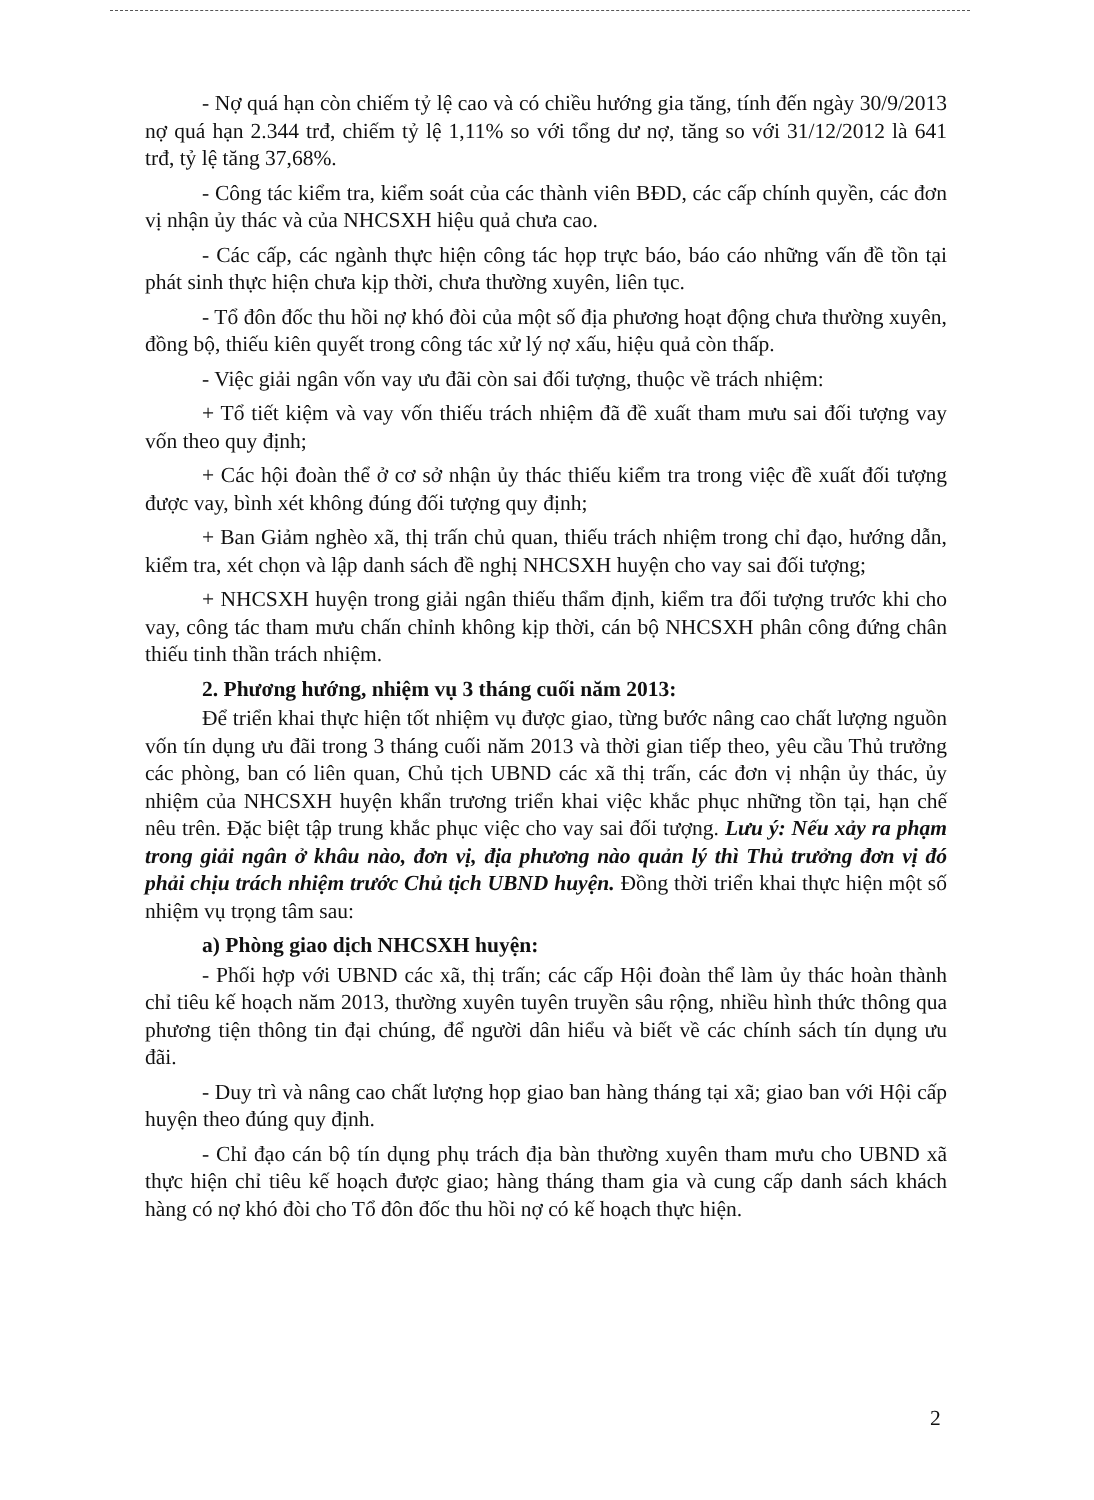- Nợ quá hạn còn chiếm tỷ lệ cao và có chiều hướng gia tăng, tính đến ngày 30/9/2013 nợ quá hạn 2.344 trđ, chiếm tỷ lệ 1,11% so với tổng dư nợ, tăng so với 31/12/2012 là 641 trđ, tỷ lệ tăng 37,68%.
- Công tác kiểm tra, kiểm soát của các thành viên BĐD, các cấp chính quyền, các đơn vị nhận ủy thác và của NHCSXH hiệu quả chưa cao.
- Các cấp, các ngành thực hiện công tác họp trực báo, báo cáo những vấn đề tồn tại phát sinh thực hiện chưa kịp thời, chưa thường xuyên, liên tục.
- Tổ đôn đốc thu hồi nợ khó đòi của một số địa phương hoạt động chưa thường xuyên, đồng bộ, thiếu kiên quyết trong công tác xử lý nợ xấu, hiệu quả còn thấp.
- Việc giải ngân vốn vay ưu đãi còn sai đối tượng, thuộc về trách nhiệm:
+ Tổ tiết kiệm và vay vốn thiếu trách nhiệm đã đề xuất tham mưu sai đối tượng vay vốn theo quy định;
+ Các hội đoàn thể ở cơ sở nhận ủy thác thiếu kiểm tra trong việc đề xuất đối tượng được vay, bình xét không đúng đối tượng quy định;
+ Ban Giảm nghèo xã, thị trấn chủ quan, thiếu trách nhiệm trong chỉ đạo, hướng dẫn, kiểm tra, xét chọn và lập danh sách đề nghị NHCSXH huyện cho vay sai đối tượng;
+ NHCSXH huyện trong giải ngân thiếu thẩm định, kiểm tra đối tượng trước khi cho vay, công tác tham mưu chấn chỉnh không kịp thời, cán bộ NHCSXH phân công đứng chân thiếu tinh thần trách nhiệm.
2. Phương hướng, nhiệm vụ 3 tháng cuối năm 2013:
Để triển khai thực hiện tốt nhiệm vụ được giao, từng bước nâng cao chất lượng nguồn vốn tín dụng ưu đãi trong 3 tháng cuối năm 2013 và thời gian tiếp theo, yêu cầu Thủ trưởng các phòng, ban có liên quan, Chủ tịch UBND các xã thị trấn, các đơn vị nhận ủy thác, ủy nhiệm của NHCSXH huyện khẩn trương triển khai việc khắc phục những tồn tại, hạn chế nêu trên. Đặc biệt tập trung khắc phục việc cho vay sai đối tượng. Lưu ý: Nếu xảy ra phạm trong giải ngân ở khâu nào, đơn vị, địa phương nào quản lý thì Thủ trưởng đơn vị đó phải chịu trách nhiệm trước Chủ tịch UBND huyện. Đồng thời triển khai thực hiện một số nhiệm vụ trọng tâm sau:
a) Phòng giao dịch NHCSXH huyện:
- Phối hợp với UBND các xã, thị trấn; các cấp Hội đoàn thể làm ủy thác hoàn thành chỉ tiêu kế hoạch năm 2013, thường xuyên tuyên truyền sâu rộng, nhiều hình thức thông qua phương tiện thông tin đại chúng, để người dân hiểu và biết về các chính sách tín dụng ưu đãi.
- Duy trì và nâng cao chất lượng họp giao ban hàng tháng tại xã; giao ban với Hội cấp huyện theo đúng quy định.
- Chỉ đạo cán bộ tín dụng phụ trách địa bàn thường xuyên tham mưu cho UBND xã thực hiện chỉ tiêu kế hoạch được giao; hàng tháng tham gia và cung cấp danh sách khách hàng có nợ khó đòi cho Tổ đôn đốc thu hồi nợ có kế hoạch thực hiện.
2